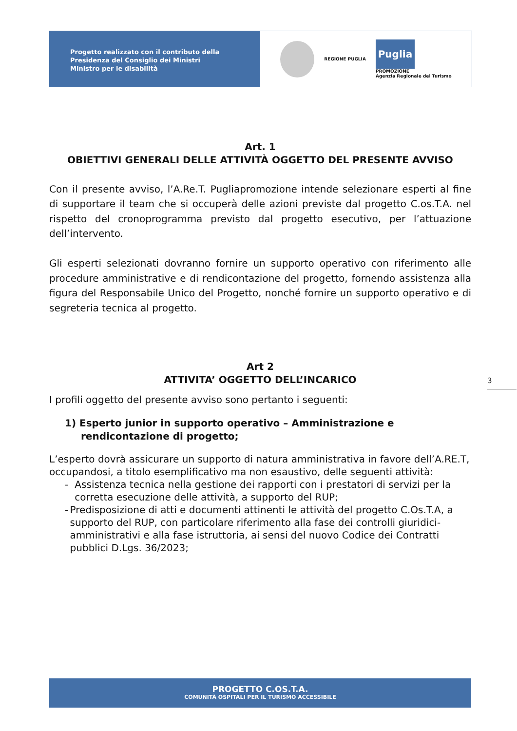Progetto realizzato con il contributo della
Presidenza del Consiglio dei Ministri
Ministro per le disabilità
REGIONE PUGLIA
Puglia
PROMOZIONE
Agenzia Regionale del Turismo
Art. 1
OBIETTIVI GENERALI DELLE ATTIVITÀ OGGETTO DEL PRESENTE AVVISO
Con il presente avviso, l’A.Re.T. Pugliapromozione intende selezionare esperti al fine di supportare il team che si occuperà delle azioni previste dal progetto C.os.T.A. nel rispetto del cronoprogramma previsto dal progetto esecutivo, per l’attuazione dell’intervento.
Gli esperti selezionati dovranno fornire un supporto operativo con riferimento alle procedure amministrative e di rendicontazione del progetto, fornendo assistenza alla figura del Responsabile Unico del Progetto, nonché fornire un supporto operativo e di segreteria tecnica al progetto.
Art 2
ATTIVITA’ OGGETTO DELL’INCARICO
I profili oggetto del presente avviso sono pertanto i seguenti:
1) Esperto junior in supporto operativo – Amministrazione e rendicontazione di progetto;
L’esperto dovrà assicurare un supporto di natura amministrativa in favore dell’A.RE.T, occupandosi, a titolo esemplificativo ma non esaustivo, delle seguenti attività:
- Assistenza tecnica nella gestione dei rapporti con i prestatori di servizi per la corretta esecuzione delle attività, a supporto del RUP;
- Predisposizione di atti e documenti attinenti le attività del progetto C.Os.T.A, a supporto del RUP, con particolare riferimento alla fase dei controlli giuridici-amministrativi e alla fase istruttoria, ai sensi del nuovo Codice dei Contratti pubblici D.Lgs. 36/2023;
3
PROGETTO C.OS.T.A.
COMUNITÀ OSPITALI PER IL TURISMO ACCESSIBILE